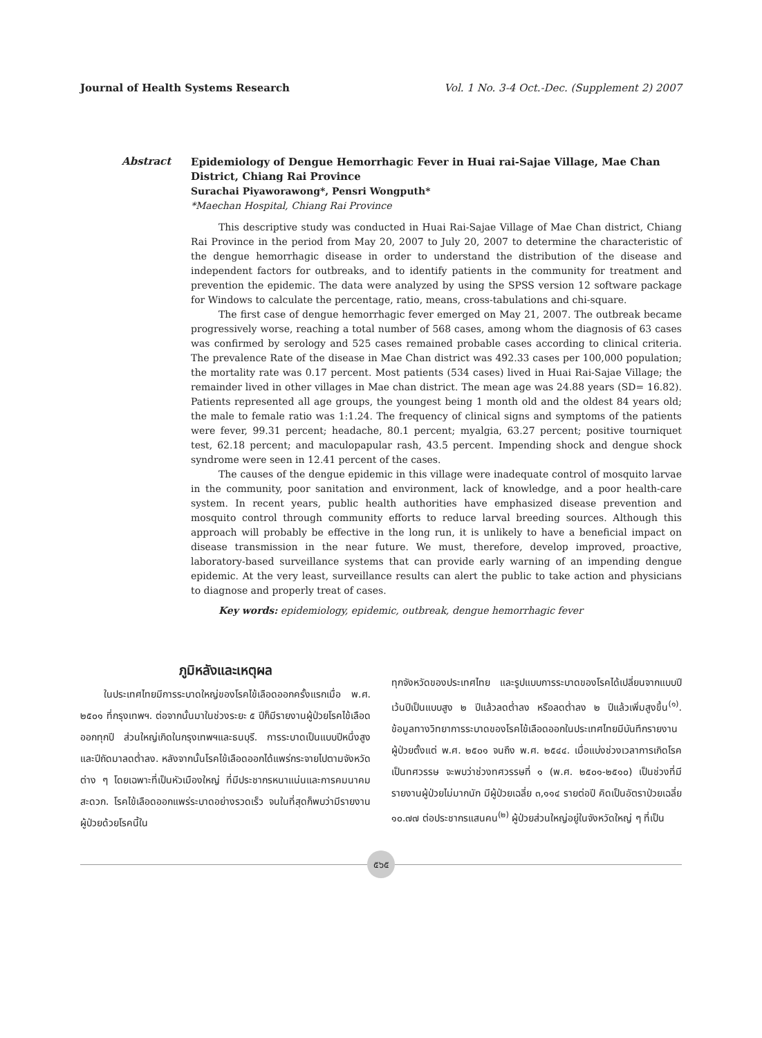Journal of Health Systems Research Vol. 1 No. 3-4 Oct.-Dec. (Supplement 2) 2007
Abstract
Epidemiology of Dengue Hemorrhagic Fever in Huai rai-Sajae Village, Mae Chan District, Chiang Rai Province
Surachai Piyaworawong*, Pensri Wongputh*
*Maechan Hospital, Chiang Rai Province
This descriptive study was conducted in Huai Rai-Sajae Village of Mae Chan district, Chiang Rai Province in the period from May 20, 2007 to July 20, 2007 to determine the characteristic of the dengue hemorrhagic disease in order to understand the distribution of the disease and independent factors for outbreaks, and to identify patients in the community for treatment and prevention the epidemic. The data were analyzed by using the SPSS version 12 software package for Windows to calculate the percentage, ratio, means, cross-tabulations and chi-square.
The first case of dengue hemorrhagic fever emerged on May 21, 2007. The outbreak became progressively worse, reaching a total number of 568 cases, among whom the diagnosis of 63 cases was confirmed by serology and 525 cases remained probable cases according to clinical criteria. The prevalence Rate of the disease in Mae Chan district was 492.33 cases per 100,000 population; the mortality rate was 0.17 percent. Most patients (534 cases) lived in Huai Rai-Sajae Village; the remainder lived in other villages in Mae chan district. The mean age was 24.88 years (SD= 16.82). Patients represented all age groups, the youngest being 1 month old and the oldest 84 years old; the male to female ratio was 1:1.24. The frequency of clinical signs and symptoms of the patients were fever, 99.31 percent; headache, 80.1 percent; myalgia, 63.27 percent; positive tourniquet test, 62.18 percent; and maculopapular rash, 43.5 percent. Impending shock and dengue shock syndrome were seen in 12.41 percent of the cases.
The causes of the dengue epidemic in this village were inadequate control of mosquito larvae in the community, poor sanitation and environment, lack of knowledge, and a poor health-care system. In recent years, public health authorities have emphasized disease prevention and mosquito control through community efforts to reduce larval breeding sources. Although this approach will probably be effective in the long run, it is unlikely to have a beneficial impact on disease transmission in the near future. We must, therefore, develop improved, proactive, laboratory-based surveillance systems that can provide early warning of an impending dengue epidemic. At the very least, surveillance results can alert the public to take action and physicians to diagnose and properly treat of cases.
Key words: epidemiology, epidemic, outbreak, dengue hemorrhagic fever
ภูมิหลังและเหตุผล
ในประเทศไทยมีการระบาดใหญ่ของโรคไข้เลือดออกครั้งแรกเมื่อ พ.ศ. ๒๕๐๑ ที่กรุงเทพฯ. ต่อจากนั้นมาในช่วงระยะ ๕ ปีก็มีรายงานผู้ป่วยโรคไข้เลือดออกทุกปี ส่วนใหญ่เกิดในกรุงเทพฯและธนบุรี. การระบาดเป็นแบบปีหนึ่งสูงและปีถัดมาลดต่ำลง. หลังจากนั้นโรคไข้เลือดออกได้แพร่กระจายไปตามจังหวัดต่าง ๆ โดยเฉพาะที่เป็นหัวเมืองใหญ่ ที่มีประชากรหนาแน่นและการคมนาคมสะดวก. โรคไข้เลือดออกแพร่ระบาดอย่างรวดเร็ว จนในที่สุดก็พบว่ามีรายงานผู้ป่วยด้วยโรคนี้ใน
ทุกจังหวัดของประเทศไทย และรูปแบบการระบาดของโรคได้เปลี่ยนจากแบบปีเว้นปีเป็นแบบสูง ๒ ปีแล้วลดต่ำลง หรือลดต่ำลง ๒ ปีแล้วเพิ่มสูงขึ้น<sup>(๑)</sup>. ข้อมูลทางวิทยาการระบาดของโรคไข้เลือดออกในประเทศไทยมีบันทึกรายงานผู้ป่วยตั้งแต่ พ.ศ. ๒๕๐๑ จนถึง พ.ศ. ๒๕๔๔. เมื่อแบ่งช่วงเวลาการเกิดโรคเป็นทศวรรษ จะพบว่าช่วงทศวรรษที่ ๑ (พ.ศ. ๒๕๐๑-๒๕๑๐) เป็นช่วงที่มีรายงานผู้ป่วยไม่มากนัก มีผู้ป่วยเฉลี่ย ๓,๑๑๔ รายต่อปี คิดเป็นอัตราป่วยเฉลี่ย ๑๐.๗๗ ต่อประชากรแสนคน<sup>(๒)</sup> ผู้ป่วยส่วนใหญ่อยู่ในจังหวัดใหญ่ ๆ ที่เป็น
๕๖๕